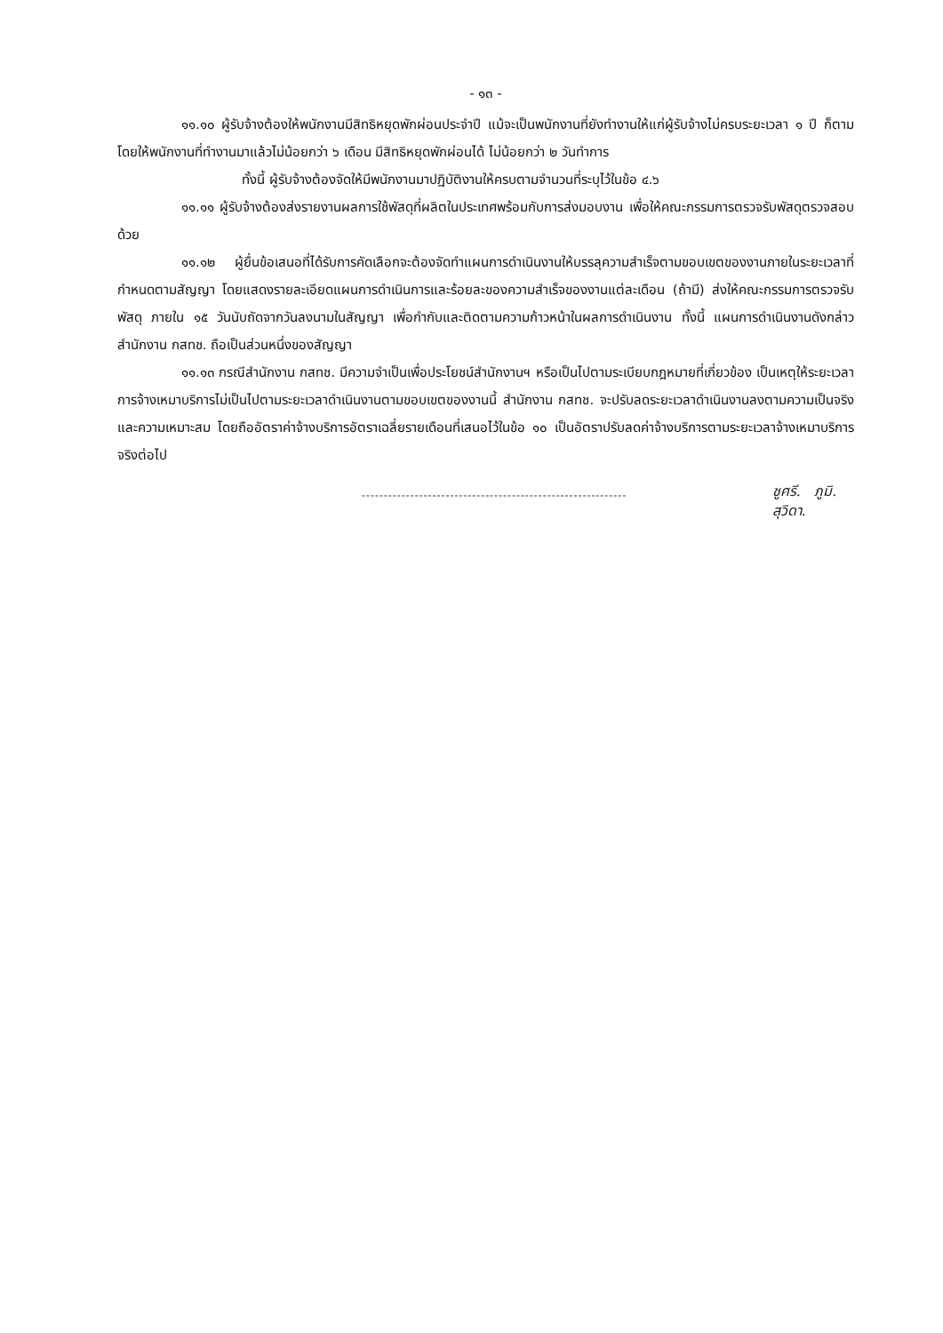- ๑๓ -
๑๑.๑๐ ผู้รับจ้างต้องให้พนักงานมีสิทธิหยุดพักผ่อนประจำปี แม้จะเป็นพนักงานที่ยังทำงานให้แก่ผู้รับจ้างไม่ครบระยะเวลา ๑ ปี ก็ตาม โดยให้พนักงานที่ทำงานมาแล้วไม่น้อยกว่า ๖ เดือน มีสิทธิหยุดพักผ่อนได้ ไม่น้อยกว่า ๒ วันทำการ
ทั้งนี้ ผู้รับจ้างต้องจัดให้มีพนักงานมาปฏิบัติงานให้ครบตามจำนวนที่ระบุไว้ในข้อ ๔.๖
๑๑.๑๑ ผู้รับจ้างต้องส่งรายงานผลการใช้พัสดุที่ผลิตในประเทศพร้อมกับการส่งมอบงาน เพื่อให้คณะกรรมการตรวจรับพัสดุตรวจสอบด้วย
๑๑.๑๒ ผู้ยื่นข้อเสนอที่ได้รับการคัดเลือกจะต้องจัดทำแผนการดำเนินงานให้บรรลุความสำเร็จตามขอบเขตของงานภายในระยะเวลาที่กำหนดตามสัญญา โดยแสดงรายละเอียดแผนการดำเนินการและร้อยละของความสำเร็จของงานแต่ละเดือน (ถ้ามี) ส่งให้คณะกรรมการตรวจรับพัสดุ ภายใน ๑๕ วันนับถัดจากวันลงนามในสัญญา เพื่อกำกับและติดตามความก้าวหน้าในผลการดำเนินงาน ทั้งนี้ แผนการดำเนินงานดังกล่าวสำนักงาน กสทช. ถือเป็นส่วนหนึ่งของสัญญา
๑๑.๑๓ กรณีสำนักงาน กสทช. มีความจำเป็นเพื่อประโยชน์สำนักงานฯ หรือเป็นไปตามระเบียบกฎหมายที่เกี่ยวข้อง เป็นเหตุให้ระยะเวลาการจ้างเหมาบริการไม่เป็นไปตามระยะเวลาดำเนินงานตามขอบเขตของงานนี้ สำนักงาน กสทช. จะปรับลดระยะเวลาดำเนินงานลงตามความเป็นจริงและความเหมาะสม โดยถืออัตราค่าจ้างบริการอัตราเฉลี่ยรายเดือนที่เสนอไว้ในข้อ ๑๐ เป็นอัตราปรับลดค่าจ้างบริการตามระยะเวลาจ้างเหมาบริการจริงต่อไป
------------------------------------------------------------
ชูศรี. ภูมิ.
สุวิดา.